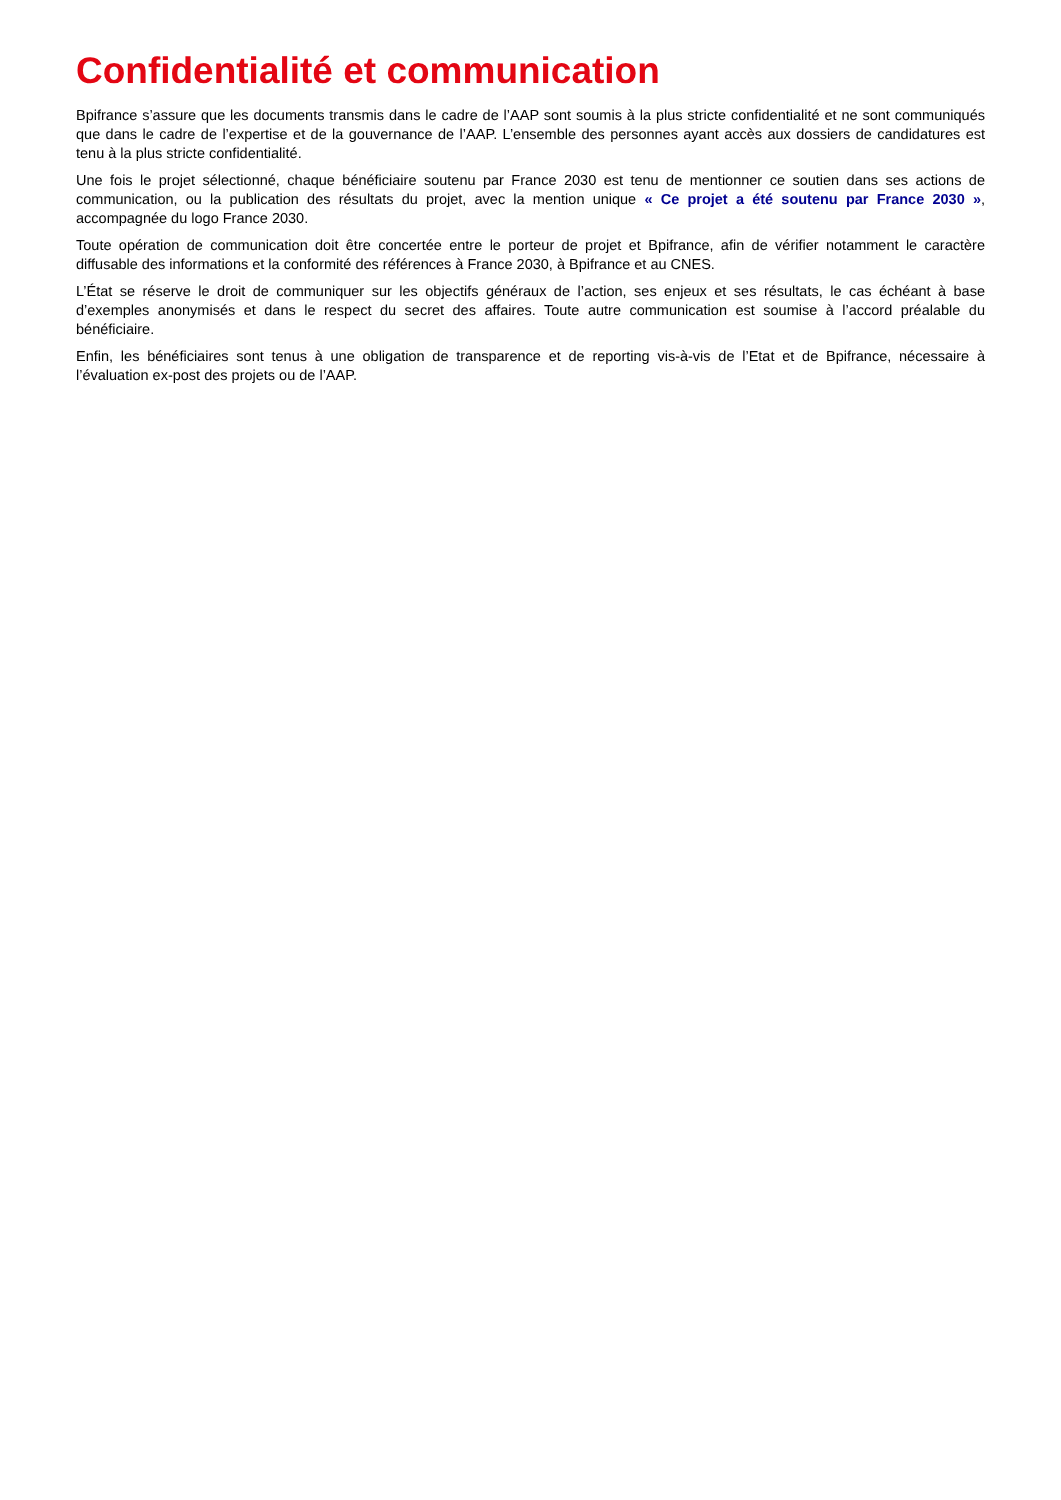Confidentialité et communication
Bpifrance s’assure que les documents transmis dans le cadre de l’AAP sont soumis à la plus stricte confidentialité et ne sont communiqués que dans le cadre de l’expertise et de la gouvernance de l’AAP. L’ensemble des personnes ayant accès aux dossiers de candidatures est tenu à la plus stricte confidentialité.
Une fois le projet sélectionné, chaque bénéficiaire soutenu par France 2030 est tenu de mentionner ce soutien dans ses actions de communication, ou la publication des résultats du projet, avec la mention unique « Ce projet a été soutenu par France 2030 », accompagnée du logo France 2030.
Toute opération de communication doit être concertée entre le porteur de projet et Bpifrance, afin de vérifier notamment le caractère diffusable des informations et la conformité des références à France 2030, à Bpifrance et au CNES.
L’État se réserve le droit de communiquer sur les objectifs généraux de l’action, ses enjeux et ses résultats, le cas échéant à base d’exemples anonymisés et dans le respect du secret des affaires. Toute autre communication est soumise à l’accord préalable du bénéficiaire.
Enfin, les bénéficiaires sont tenus à une obligation de transparence et de reporting vis-à-vis de l’Etat et de Bpifrance, nécessaire à l’évaluation ex-post des projets ou de l’AAP.